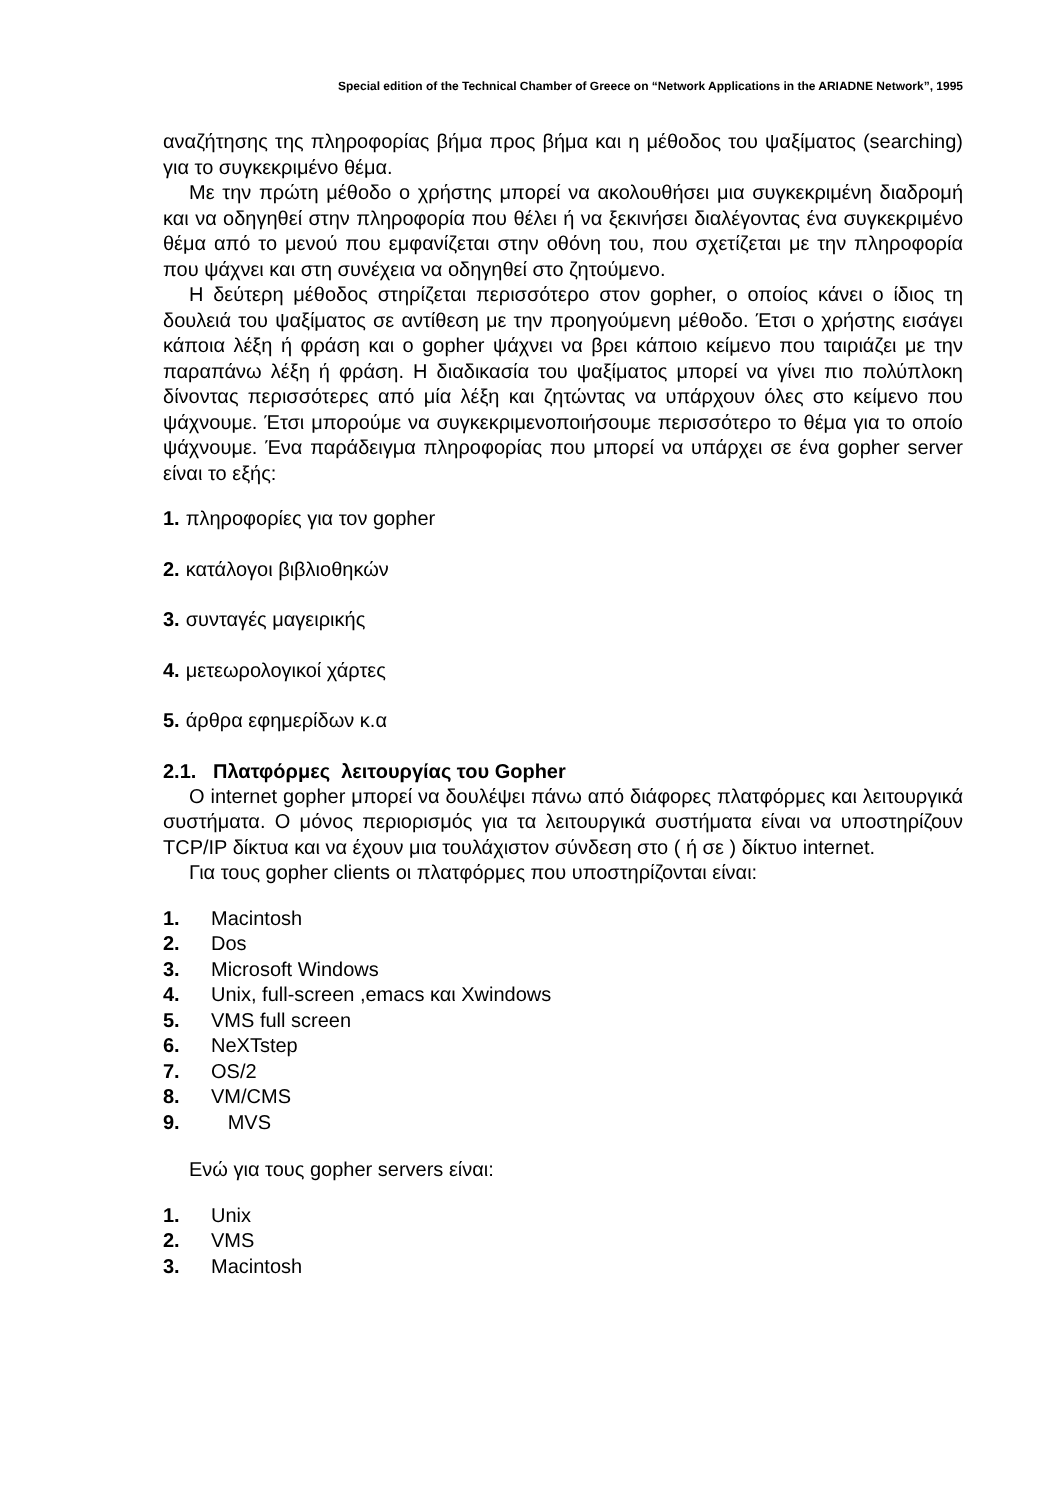Special edition of the Technical Chamber of Greece on “Network Applications in the ARIADNE Network”, 1995
αναζήτησης της πληροφορίας βήμα προς βήμα και η μέθοδος του ψαξίματος (searching) για το συγκεκριμένο θέμα.
Με την πρώτη μέθοδο ο χρήστης μπορεί να ακολουθήσει μια συγκεκριμένη διαδρομή και να οδηγηθεί στην πληροφορία που θέλει ή να ξεκινήσει διαλέγοντας ένα συγκεκριμένο θέμα από το μενού που εμφανίζεται στην οθόνη του, που σχετίζεται με την πληροφορία που ψάχνει και στη συνέχεια να οδηγηθεί στο ζητούμενο.
Η δεύτερη μέθοδος στηρίζεται περισσότερο στον gopher, ο οποίος κάνει ο ίδιος τη δουλειά του ψαξίματος σε αντίθεση με την προηγούμενη μέθοδο. Έτσι ο χρήστης εισάγει κάποια λέξη ή φράση και ο gopher ψάχνει να βρει κάποιο κείμενο που ταιριάζει με την παραπάνω λέξη ή φράση. Η διαδικασία του ψαξίματος μπορεί να γίνει πιο πολύπλοκη δίνοντας περισσότερες από μία λέξη και ζητώντας να υπάρχουν όλες στο κείμενο που ψάχνουμε. Έτσι μπορούμε να συγκεκριμενοποιήσουμε περισσότερο το θέμα για το οποίο ψάχνουμε. Ένα παράδειγμα πληροφορίας που μπορεί να υπάρχει σε ένα gopher server είναι το εξής:
1. πληροφορίες για τον gopher
2. κατάλογοι βιβλιοθηκών
3. συνταγές μαγειρικής
4. μετεωρολογικοί χάρτες
5. άρθρα εφημερίδων κ.α
2.1. Πλατφόρμες λειτουργίας του Gopher
O internet gopher μπορεί να δουλέψει πάνω από διάφορες πλατφόρμες και λειτουργικά συστήματα. Ο μόνος περιορισμός για τα λειτουργικά συστήματα είναι να υποστηρίζουν TCP/IP δίκτυα και να έχουν μια τουλάχιστον σύνδεση στο ( ή σε ) δίκτυο internet.
Για τους gopher clients οι πλατφόρμες που υποστηρίζονται είναι:
1. Macintosh
2. Dos
3. Microsoft Windows
4. Unix, full-screen ,emacs και Xwindows
5. VMS full screen
6. NeXTstep
7. OS/2
8. VM/CMS
9. MVS
Ενώ για τους gopher servers είναι:
1. Unix
2. VMS
3. Macintosh